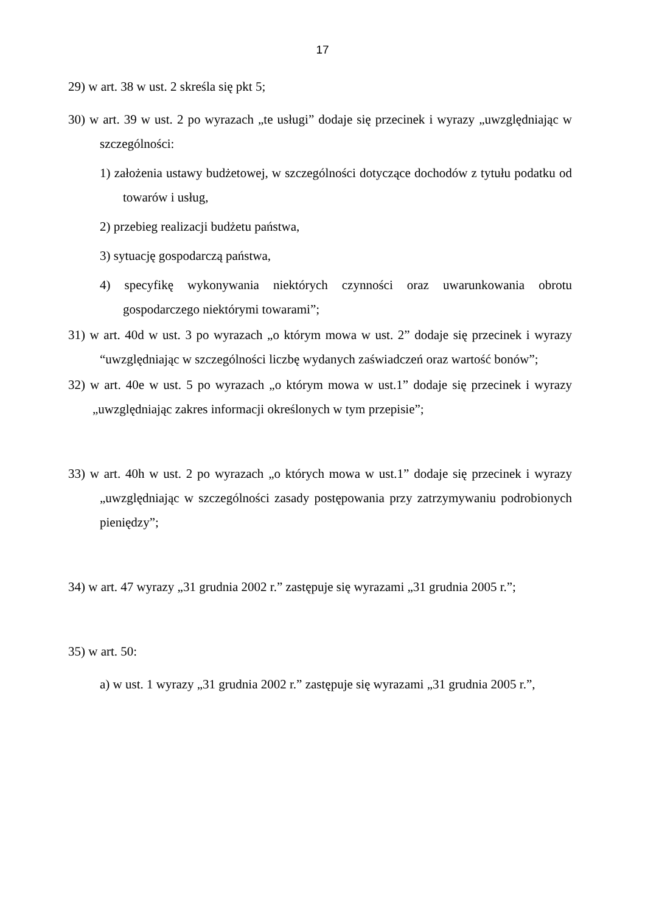17
29) w art. 38 w ust. 2 skreśla się pkt 5;
30) w art. 39 w ust. 2 po wyrazach „te usługi” dodaje się przecinek i wyrazy „uwzględniając w szczególności:
1) założenia ustawy budżetowej, w szczególności dotyczące dochodów z tytułu podatku od towarów i usług,
2) przebieg realizacji budżetu państwa,
3) sytuację gospodarczą państwa,
4) specyfikę wykonywania niektórych czynności oraz uwarunkowania obrotu gospodarczego niektórymi towarami”;
31) w art. 40d w ust. 3 po wyrazach „o którym mowa w ust. 2” dodaje się przecinek i wyrazy “uwzględniając w szczególności liczbę wydanych zaświadczeń oraz wartość bonów”;
32) w art. 40e w ust. 5 po wyrazach „o którym mowa w ust.1” dodaje się przecinek i wyrazy „uwzględniając zakres informacji określonych w tym przepisie”;
33) w art. 40h w ust. 2 po wyrazach „o których mowa w ust.1” dodaje się przecinek i wyrazy „uwzględniając w szczególności zasady postępowania przy zatrzymywaniu podrobionych pieniędzy”;
34) w art. 47 wyrazy „31 grudnia 2002 r.” zastępuje się wyrazami „31 grudnia 2005 r.”;
35) w art. 50:
a) w ust. 1 wyrazy „31 grudnia 2002 r.” zastępuje się wyrazami „31 grudnia 2005 r.”,